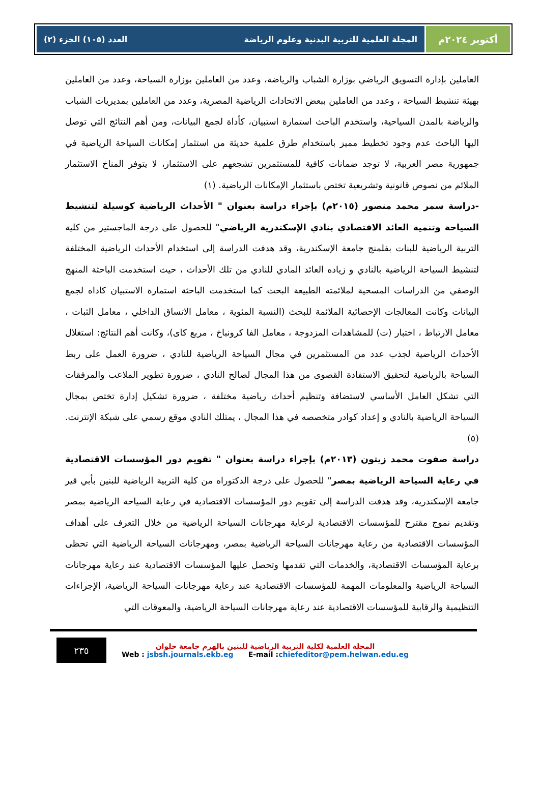أكتوبر ٢٠٢٤م المجلة العلمية للتربية البدنية وعلوم الرياضة العدد (١٠٥) الجزء (٢)
العاملين بإدارة التسويق الرياضي بوزارة الشباب والرياضة، وعدد من العاملين بوزارة السياحة، وعدد من العاملين بهيئة تنشيط السياحة ، وعدد من العاملين ببعض الاتحادات الرياضية المصرية، وعدد من العاملين بمديريات الشباب والرياضة بالمدن السياحية، واستخدم الباحث استمارة استبيان، كأداة لجمع البيانات، ومن أهم النتائج التي توصل اليها الباحث عدم وجود تخطيط مميز باستخدام طرق علمية حديثة من استثمار إمكانات السياحة الرياضية في جمهورية مصر العربية، لا توجد ضمانات كافية للمستثمرين تشجعهم على الاستثمار، لا يتوفر المناخ الاستثمار الملائم من نصوص قانونية وتشريعية تختص باستثمار الإمكانات الرياضية. (١)
-دراسة سمر محمد منصور (٢٠١٥م) بإجراء دراسة بعنوان " الأحداث الرياضية كوسيلة لتنشيط السياحة وتنمية العائد الاقتصادي بنادي الإسكندرية الرياضي" للحصول على درجة الماجستير من كلية التربية الرياضية للبنات بفلمنج جامعة الإسكندرية، وقد هدفت الدراسة إلى استخدام الأحداث الرياضية المختلفة لتنشيط السياحة الرياضية بالنادي و زياده العائد المادي للنادي من تلك الأحداث ، حيث استخدمت الباحثة المنهج الوصفي من الدراسات المسحية لملائمته الطبيعة البحث كما استخدمت الباحثة استمارة الاستبيان كاداه لجمع البيانات وكانت المعالجات الإحصائية الملائمة للبحث (النسبة المئوية ، معامل الاتساق الداخلي ، معامل الثبات ، معامل الارتباط ، اختبار (ت) للمشاهدات المزدوجة ، معامل الفا كرونباخ ، مربع كاى)، وكانت أهم النتائج: استغلال الأحداث الرياضية لجذب عدد من المستثمرين في مجال السياحة الرياضية للنادي ، ضرورة العمل على ربط السياحة بالرياضية لتحقيق الاستفادة القصوى من هذا المجال لصالح النادي ، ضرورة تطوير الملاعب والمرفقات التي تشكل العامل الأساسي لاستضافة وتنظيم أحداث رياضية مختلفة ، ضرورة تشكيل إدارة تختص بمجال السياحة الرياضية بالنادي و إعداد كوادر متخصصه في هذا المجال ، يمتلك النادي موقع رسمي على شبكة الإنترنت.(٥)
دراسة صفوت محمد زيتون (٢٠١٣م) بإجراء دراسة بعنوان " تقويم دور المؤسسات الاقتصادية في رعاية السياحة الرياضية بمصر" للحصول على درجة الدكتوراه من كلية التربية الرياضية للبنين بأبي قير جامعة الإسكندرية، وقد هدفت الدراسة إلى تقويم دور المؤسسات الاقتصادية في رعاية السياحة الرياضية بمصر وتقديم نموج مقترح للمؤسسات الاقتصادية لرعاية مهرجانات السياحة الرياضية من خلال التعرف على أهداف المؤسسات الاقتصادية من رعاية مهرجانات السياحة الرياضية بمصر، ومهرجانات السياحة الرياضية التي تحظى برعاية المؤسسات الاقتصادية، والخدمات التي تقدمها وتحصل عليها المؤسسات الاقتصادية عند رعاية مهرجانات السياحة الرياضية والمعلومات المهمة للمؤسسات الاقتصادية عند رعاية مهرجانات السياحة الرياضية، الإجراءات التنظيمية والرقابية للمؤسسات الاقتصادية عند رعاية مهرجانات السياحة الرياضية، والمعوقات التي
٢٣٥
المجلة العلمية لكلية التربية الرياضية للبنين بالهرم جامعة حلوان
Web : jsbsh.journals.ekb.eg E-mail :chiefeditor@pem.helwan.edu.eg